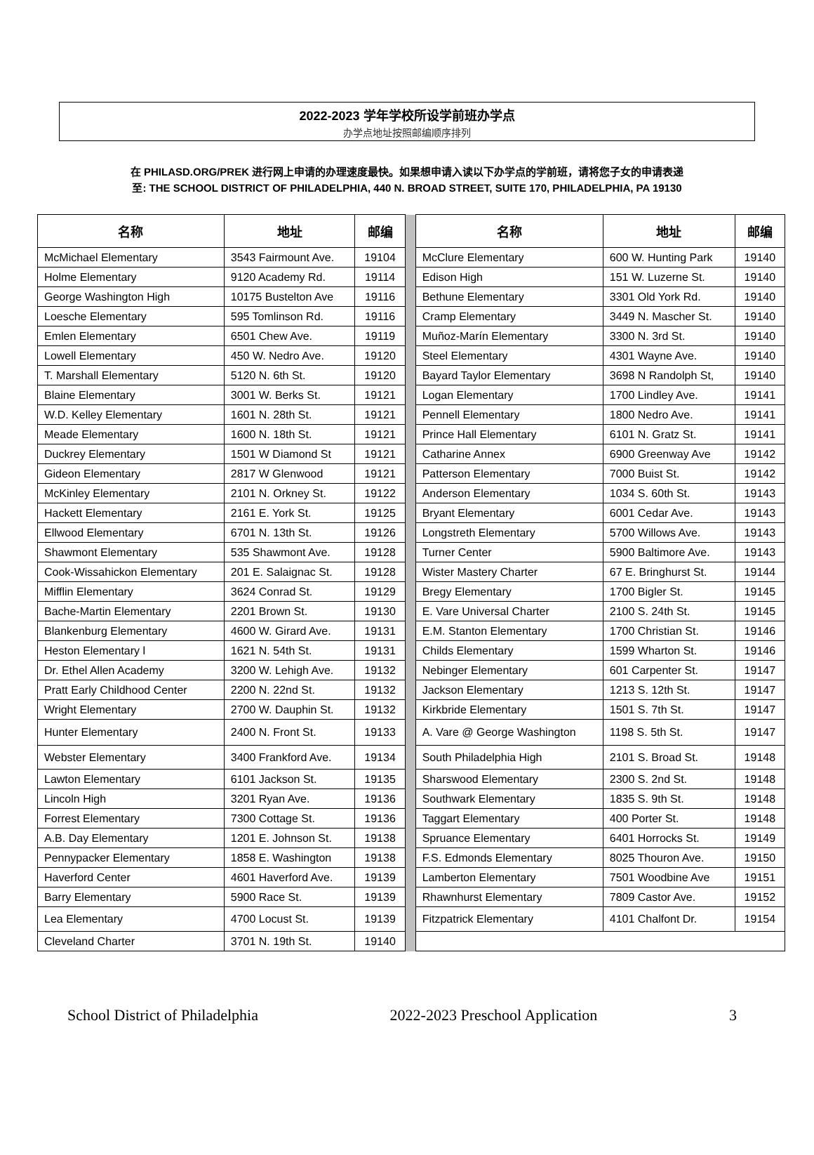2022-2023 学年学校所设学前班办学点
办学点地址按照邮编顺序排列
在 PHILASD.ORG/PREK 进行网上申请的办理速度最快。如果想申请入读以下办学点的学前班，请将您子女的申请表递
至: THE SCHOOL DISTRICT OF PHILADELPHIA, 440 N. BROAD STREET, SUITE 170, PHILADELPHIA, PA 19130
| 名称 | 地址 | 邮编 | | 名称 | 地址 | 邮编 |
| McMichael Elementary | 3543 Fairmount Ave. | 19104 | | McClure Elementary | 600 W. Hunting Park | 19140 |
| Holme Elementary | 9120 Academy Rd. | 19114 | | Edison High | 151 W. Luzerne St. | 19140 |
| George Washington High | 10175 Bustelton Ave | 19116 | | Bethune Elementary | 3301 Old York Rd. | 19140 |
| Loesche Elementary | 595 Tomlinson Rd. | 19116 | | Cramp Elementary | 3449 N. Mascher St. | 19140 |
| Emlen Elementary | 6501 Chew Ave. | 19119 | | Muñoz-Marín Elementary | 3300 N. 3rd St. | 19140 |
| Lowell Elementary | 450 W. Nedro Ave. | 19120 | | Steel Elementary | 4301 Wayne Ave. | 19140 |
| T. Marshall Elementary | 5120 N. 6th St. | 19120 | | Bayard Taylor Elementary | 3698 N Randolph St, | 19140 |
| Blaine Elementary | 3001 W. Berks St. | 19121 | | Logan Elementary | 1700 Lindley Ave. | 19141 |
| W.D. Kelley Elementary | 1601 N. 28th St. | 19121 | | Pennell Elementary | 1800 Nedro Ave. | 19141 |
| Meade Elementary | 1600 N. 18th St. | 19121 | | Prince Hall Elementary | 6101 N. Gratz St. | 19141 |
| Duckrey Elementary | 1501 W Diamond St | 19121 | | Catharine Annex | 6900 Greenway Ave | 19142 |
| Gideon Elementary | 2817 W Glenwood | 19121 | | Patterson Elementary | 7000 Buist St. | 19142 |
| McKinley Elementary | 2101 N. Orkney St. | 19122 | | Anderson Elementary | 1034 S. 60th St. | 19143 |
| Hackett Elementary | 2161 E. York St. | 19125 | | Bryant Elementary | 6001 Cedar Ave. | 19143 |
| Ellwood Elementary | 6701 N. 13th St. | 19126 | | Longstreth Elementary | 5700 Willows Ave. | 19143 |
| Shawmont Elementary | 535 Shawmont Ave. | 19128 | | Turner Center | 5900 Baltimore Ave. | 19143 |
| Cook-Wissahickon Elementary | 201 E. Salaignac St. | 19128 | | Wister Mastery Charter | 67 E. Bringhurst St. | 19144 |
| Mifflin Elementary | 3624 Conrad St. | 19129 | | Bregy Elementary | 1700 Bigler St. | 19145 |
| Bache-Martin Elementary | 2201 Brown St. | 19130 | | E. Vare Universal Charter | 2100 S. 24th St. | 19145 |
| Blankenburg Elementary | 4600 W. Girard Ave. | 19131 | | E.M. Stanton Elementary | 1700 Christian St. | 19146 |
| Heston Elementary l | 1621 N. 54th St. | 19131 | | Childs Elementary | 1599 Wharton St. | 19146 |
| Dr. Ethel Allen Academy | 3200 W. Lehigh Ave. | 19132 | | Nebinger Elementary | 601 Carpenter St. | 19147 |
| Pratt Early Childhood Center | 2200 N. 22nd St. | 19132 | | Jackson Elementary | 1213 S. 12th St. | 19147 |
| Wright Elementary | 2700 W. Dauphin St. | 19132 | | Kirkbride Elementary | 1501 S. 7th St. | 19147 |
| Hunter Elementary | 2400 N. Front St. | 19133 | | A. Vare @ George Washington | 1198 S. 5th St. | 19147 |
| Webster Elementary | 3400 Frankford Ave. | 19134 | | South Philadelphia High | 2101 S. Broad St. | 19148 |
| Lawton Elementary | 6101 Jackson St. | 19135 | | Sharswood Elementary | 2300 S. 2nd St. | 19148 |
| Lincoln High | 3201 Ryan Ave. | 19136 | | Southwark Elementary | 1835 S. 9th St. | 19148 |
| Forrest Elementary | 7300 Cottage St. | 19136 | | Taggart Elementary | 400 Porter St. | 19148 |
| A.B. Day Elementary | 1201 E. Johnson St. | 19138 | | Spruance Elementary | 6401 Horrocks St. | 19149 |
| Pennypacker Elementary | 1858 E. Washington | 19138 | | F.S. Edmonds Elementary | 8025 Thouron Ave. | 19150 |
| Haverford Center | 4601 Haverford Ave. | 19139 | | Lamberton Elementary | 7501 Woodbine Ave | 19151 |
| Barry Elementary | 5900 Race St. | 19139 | | Rhawnhurst Elementary | 7809 Castor Ave. | 19152 |
| Lea Elementary | 4700 Locust St. | 19139 | | Fitzpatrick Elementary | 4101 Chalfont Dr. | 19154 |
| Cleveland Charter | 3701 N. 19th St. | 19140 | | | | |
School District of Philadelphia 2022-2023 Preschool Application 3